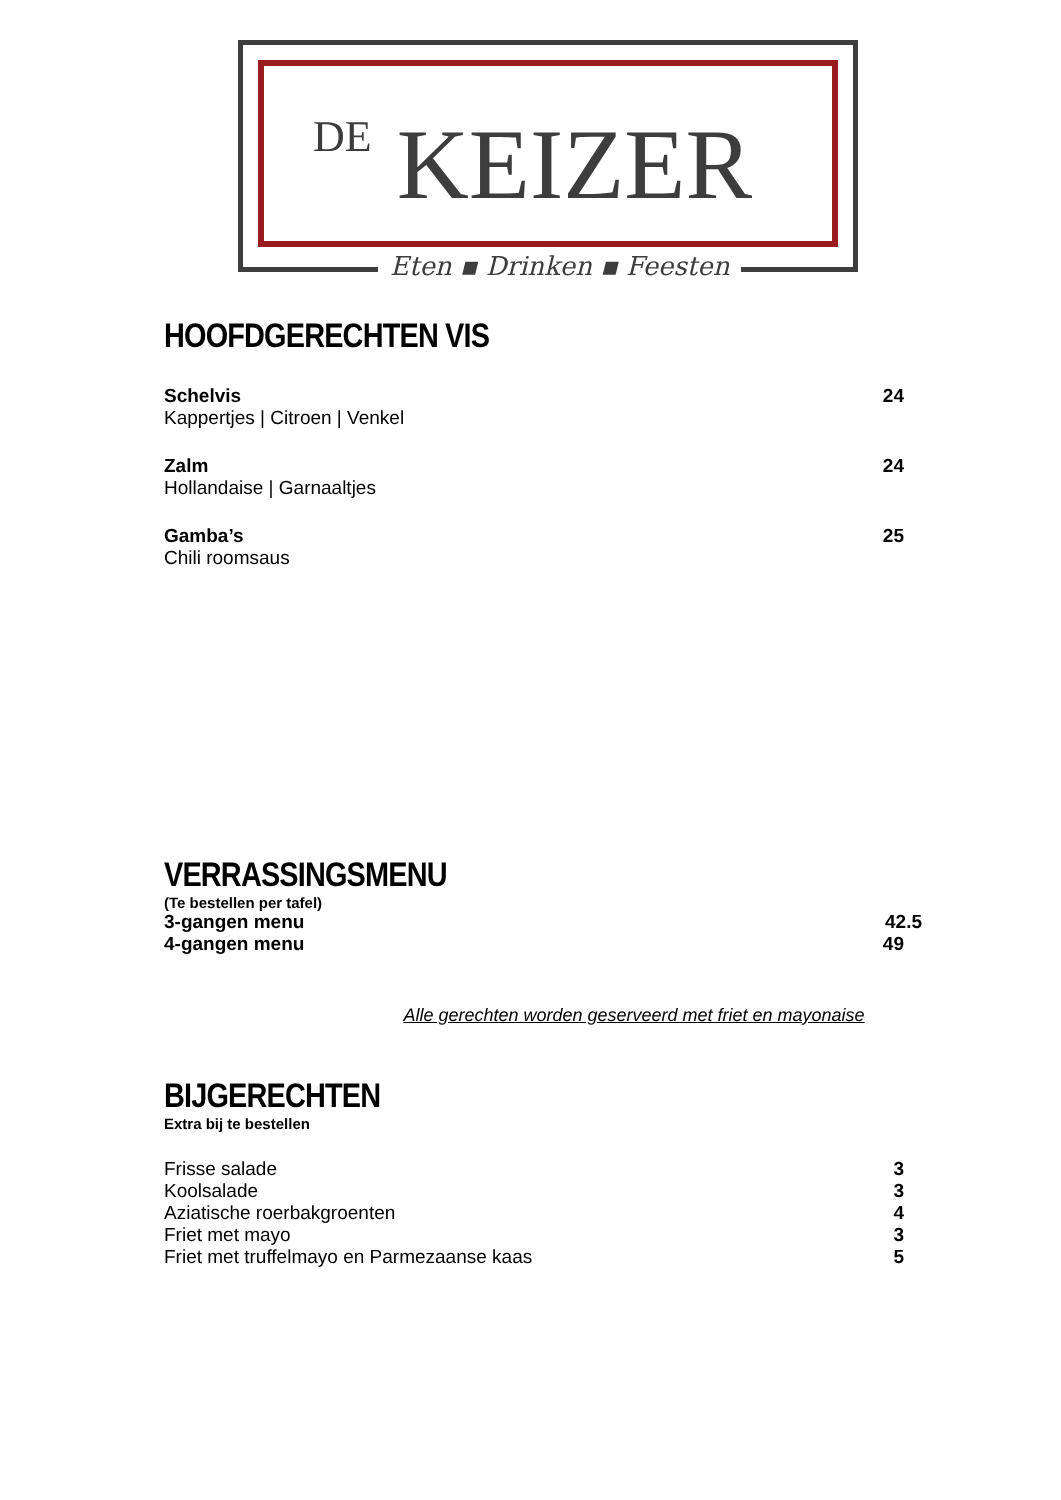DE KEIZER
Eten ▪ Drinken ▪ Feesten
HOOFDGERECHTEN VIS
Schelvis 24
Kappertjes | Citroen | Venkel
Zalm 24
Hollandaise | Garnaaltjes
Gamba’s 25
Chili roomsaus
VERRASSINGSMENU
(Te bestellen per tafel)
3-gangen menu 42.5
4-gangen menu 49
Alle gerechten worden geserveerd met friet en mayonaise
BIJGERECHTEN
Extra bij te bestellen
Frisse salade 3
Koolsalade 3
Aziatische roerbakgroenten 4
Friet met mayo 3
Friet met truffelmayo en Parmezaanse kaas 5